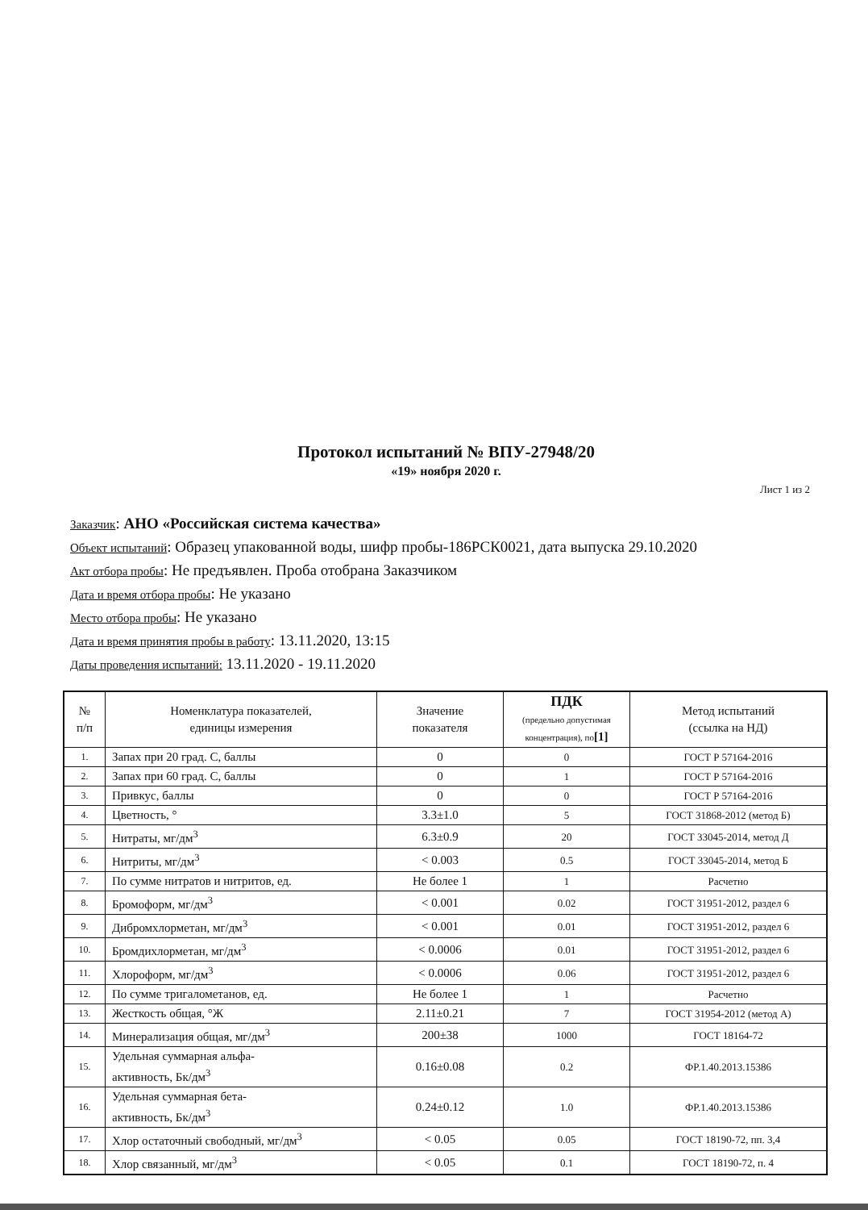Протокол испытаний № ВПУ-27948/20
«19» ноября 2020 г.
Лист 1 из 2
Заказчик: АНО «Российская система качества»
Объект испытаний: Образец упакованной воды, шифр пробы-186РСК0021, дата выпуска 29.10.2020
Акт отбора пробы: Не предъявлен. Проба отобрана Заказчиком
Дата и время отбора пробы: Не указано
Место отбора пробы: Не указано
Дата и время принятия пробы в работу: 13.11.2020, 13:15
Даты проведения испытаний: 13.11.2020 - 19.11.2020
| № п/п | Номенклатура показателей, единицы измерения | Значение показателя | ПДК (предельно допустимая концентрация), по [1] | Метод испытаний (ссылка на НД) |
| --- | --- | --- | --- | --- |
| 1. | Запах при 20 град. С, баллы | 0 | 0 | ГОСТ Р 57164-2016 |
| 2. | Запах при 60 град. С, баллы | 0 | 1 | ГОСТ Р 57164-2016 |
| 3. | Привкус, баллы | 0 | 0 | ГОСТ Р 57164-2016 |
| 4. | Цветность, ° | 3.3±1.0 | 5 | ГОСТ 31868-2012 (метод Б) |
| 5. | Нитраты, мг/дм<sup>3</sup> | 6.3±0.9 | 20 | ГОСТ 33045-2014, метод Д |
| 6. | Нитриты, мг/дм<sup>3</sup> | < 0.003 | 0.5 | ГОСТ 33045-2014, метод Б |
| 7. | По сумме нитратов и нитритов, ед. | Не более 1 | 1 | Расчетно |
| 8. | Бромоформ, мг/дм<sup>3</sup> | < 0.001 | 0.02 | ГОСТ 31951-2012, раздел 6 |
| 9. | Дибромхлорметан, мг/дм<sup>3</sup> | < 0.001 | 0.01 | ГОСТ 31951-2012, раздел 6 |
| 10. | Бромдихлорметан, мг/дм<sup>3</sup> | < 0.0006 | 0.01 | ГОСТ 31951-2012, раздел 6 |
| 11. | Хлороформ, мг/дм<sup>3</sup> | < 0.0006 | 0.06 | ГОСТ 31951-2012, раздел 6 |
| 12. | По сумме тригалометанов, ед. | Не более 1 | 1 | Расчетно |
| 13. | Жесткость общая, °Ж | 2.11±0.21 | 7 | ГОСТ 31954-2012 (метод А) |
| 14. | Минерализация общая, мг/дм<sup>3</sup> | 200±38 | 1000 | ГОСТ 18164-72 |
| 15. | Удельная суммарная альфа- активность, Бк/дм<sup>3</sup> | 0.16±0.08 | 0.2 | ФР.1.40.2013.15386 |
| 16. | Удельная суммарная бета- активность, Бк/дм<sup>3</sup> | 0.24±0.12 | 1.0 | ФР.1.40.2013.15386 |
| 17. | Хлор остаточный свободный, мг/дм<sup>3</sup> | < 0.05 | 0.05 | ГОСТ 18190-72, пп. 3,4 |
| 18. | Хлор связанный, мг/дм<sup>3</sup> | < 0.05 | 0.1 | ГОСТ 18190-72, п. 4 |